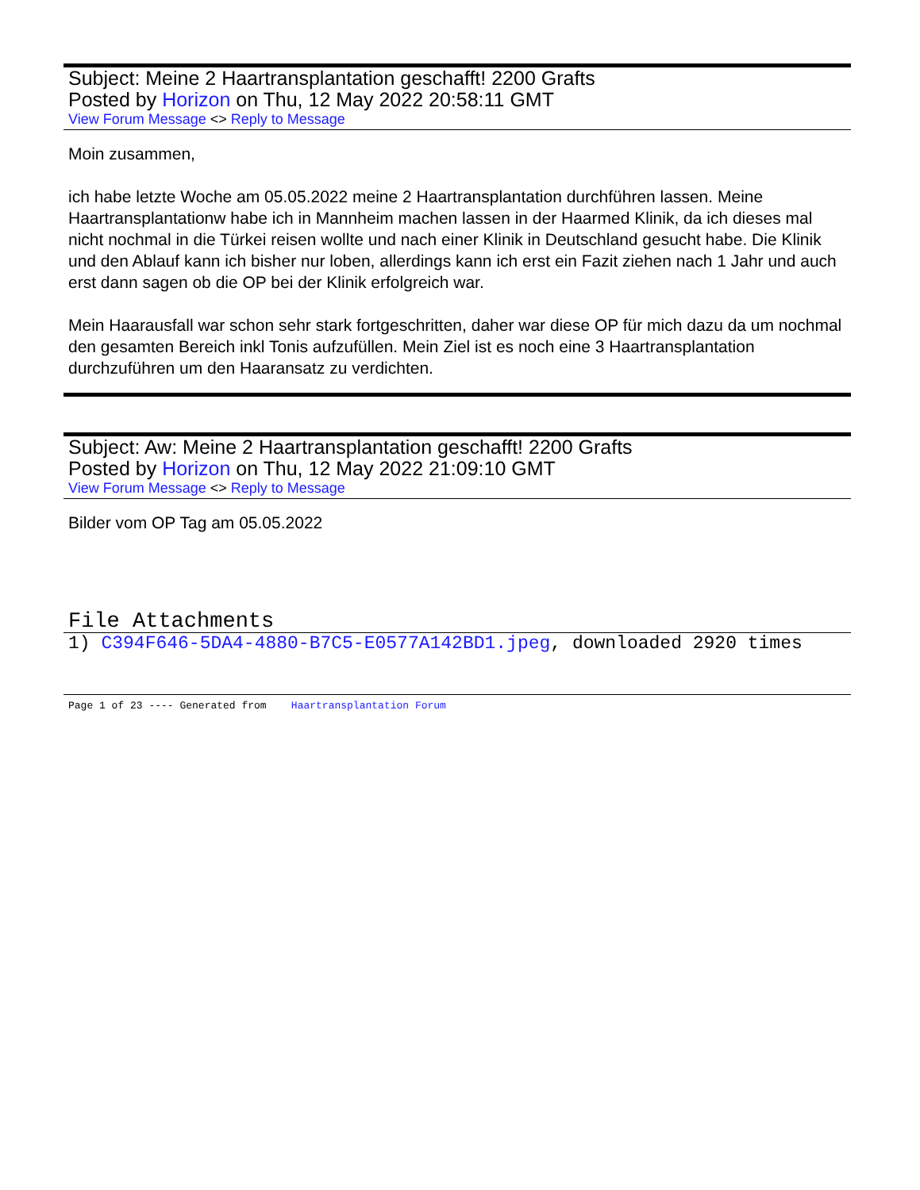Subject: Meine 2 Haartransplantation geschafft! 2200 Grafts
Posted by Horizon on Thu, 12 May 2022 20:58:11 GMT
View Forum Message <> Reply to Message
Moin zusammen,
ich habe letzte Woche am 05.05.2022 meine 2 Haartransplantation durchführen lassen. Meine Haartransplantationw habe ich in Mannheim machen lassen in der Haarmed Klinik, da ich dieses mal nicht nochmal in die Türkei reisen wollte und nach einer Klinik in Deutschland gesucht habe. Die Klinik und den Ablauf kann ich bisher nur loben, allerdings kann ich erst ein Fazit ziehen nach 1 Jahr und auch erst dann sagen ob die OP bei der Klinik erfolgreich war.
Mein Haarausfall war schon sehr stark fortgeschritten, daher war diese OP für mich dazu da um nochmal den gesamten Bereich inkl Tonis aufzufüllen. Mein Ziel ist es noch eine 3 Haartransplantation durchzuführen um den Haaransatz zu verdichten.
Subject: Aw: Meine 2 Haartransplantation geschafft! 2200 Grafts
Posted by Horizon on Thu, 12 May 2022 21:09:10 GMT
View Forum Message <> Reply to Message
Bilder vom OP Tag am 05.05.2022
File Attachments
1) C394F646-5DA4-4880-B7C5-E0577A142BD1.jpeg, downloaded 2920 times
Page 1 of 23 ---- Generated from Haartransplantation Forum